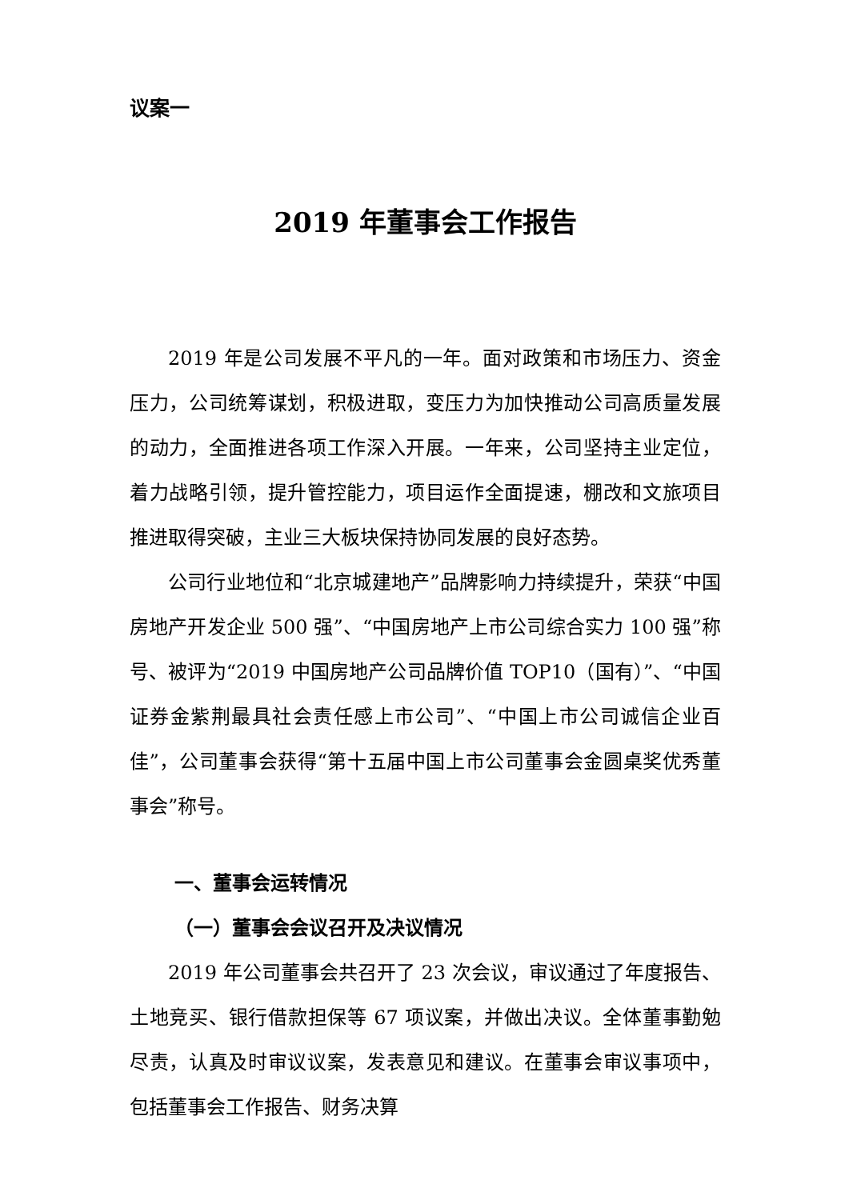议案一
2019 年董事会工作报告
2019 年是公司发展不平凡的一年。面对政策和市场压力、资金压力，公司统筹谋划，积极进取，变压力为加快推动公司高质量发展的动力，全面推进各项工作深入开展。一年来，公司坚持主业定位，着力战略引领，提升管控能力，项目运作全面提速，棚改和文旅项目推进取得突破，主业三大板块保持协同发展的良好态势。
公司行业地位和“北京城建地产”品牌影响力持续提升，荣获“中国房地产开发企业 500 强”、“中国房地产上市公司综合实力 100 强”称号、被评为“2019 中国房地产公司品牌价值 TOP10（国有）”、“中国证券金紫荆最具社会责任感上市公司”、“中国上市公司诚信企业百佳”，公司董事会获得“第十五届中国上市公司董事会金圆桌奖优秀董事会”称号。
一、董事会运转情况
（一）董事会会议召开及决议情况
2019 年公司董事会共召开了 23 次会议，审议通过了年度报告、土地竞买、银行借款担保等 67 项议案，并做出决议。全体董事勤勉尽责，认真及时审议议案，发表意见和建议。在董事会审议事项中，包括董事会工作报告、财务决算